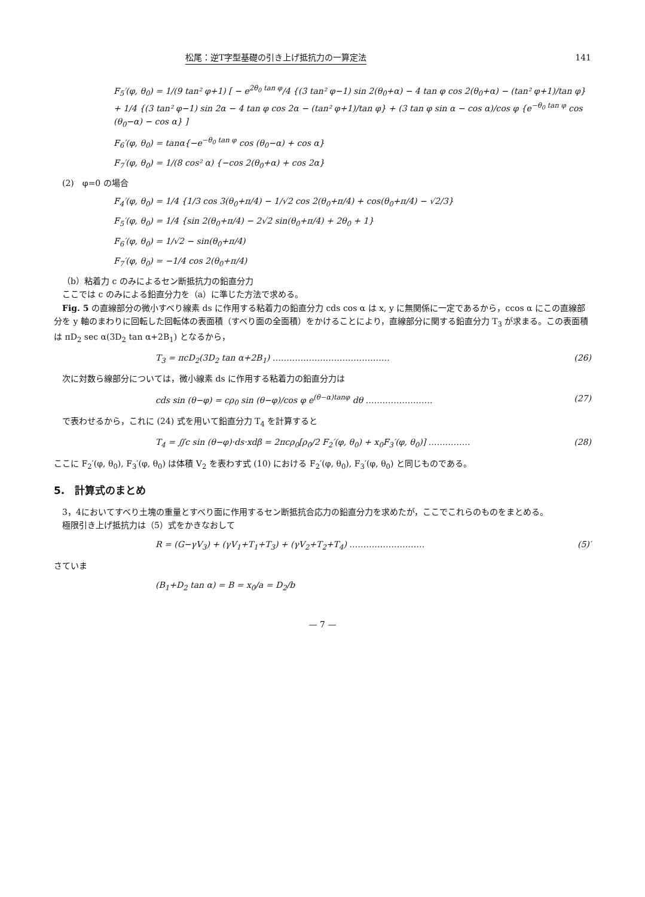松尾：逆T字型基礎の引き上げ抵抗力の一算定法 141
F<sub>5</sub>′(φ, θ<sub>0</sub>) = 1/(9 tan² φ+1) [ − e<sup>2θ<sub>0</sub> tan φ</sup>/4 {(3 tan² φ−1) sin 2(θ<sub>0</sub>+α) − 4 tan φ cos 2(θ<sub>0</sub>+α) − (tan² φ+1)/tan φ} + 1/4 {(3 tan² φ−1) sin 2α − 4 tan φ cos 2α − (tan² φ+1)/tan φ} + (3 tan φ sin α − cos α)/cos φ {e<sup>−θ<sub>0</sub> tan φ</sup> cos (θ<sub>0</sub>−α) − cos α} ]
F<sub>6</sub>′(φ, θ<sub>0</sub>) = tanα{−e<sup>−θ<sub>0</sub> tan φ</sup> cos (θ<sub>0</sub>−α) + cos α}
F<sub>7</sub>′(φ, θ<sub>0</sub>) = 1/(8 cos² α) {−cos 2(θ<sub>0</sub>+α) + cos 2α}
(2)　φ=0 の場合
F<sub>4</sub>′(φ, θ<sub>0</sub>) = 1/4 {1/3 cos 3(θ<sub>0</sub>+π/4) − 1/√2 cos 2(θ<sub>0</sub>+π/4) + cos(θ<sub>0</sub>+π/4) − √2/3}
F<sub>5</sub>′(φ, θ<sub>0</sub>) = 1/4 {sin 2(θ<sub>0</sub>+π/4) − 2√2 sin(θ<sub>0</sub>+π/4) + 2θ<sub>0</sub> + 1}
F<sub>6</sub>′(φ, θ<sub>0</sub>) = 1/√2 − sin(θ<sub>0</sub>+π/4)
F<sub>7</sub>′(φ, θ<sub>0</sub>) = −1/4 cos 2(θ<sub>0</sub>+π/4)
（b）粘着力 c のみによるセン断抵抗力の鉛直分力
ここでは c のみによる鉛直分力を（a）に準じた方法で求める。
Fig. 5 の直線部分の微小すべり線素 ds に作用する粘着力の鉛直分力 cds cos α は x, y に無関係に一定であるから，ccos α にこの直線部分を y 軸のまわりに回転した回転体の表面積（すべり面の全面積）をかけることにより，直線部分に関する鉛直分力 T<sub>3</sub> が求まる。この表面積は πD<sub>2</sub> sec α(3D<sub>2</sub> tan α+2B<sub>1</sub>) となるから，
T<sub>3</sub> = πcD<sub>2</sub>(3D<sub>2</sub> tan α+2B<sub>1</sub>) …………………………………… (26)
次に対数ら線部分については，微小線素 ds に作用する粘着力の鉛直分力は
cds sin (θ−φ) = cρ<sub>0</sub> sin (θ−φ)/cos φ e<sup>(θ−α)tanφ</sup> dθ …………………… (27)
で表わせるから，これに (24) 式を用いて鉛直分力 T<sub>4</sub> を計算すると
T<sub>4</sub> = ∬c sin (θ−φ)·ds·xdβ = 2πcρ<sub>0</sub>[ρ<sub>0</sub>/2 F<sub>2</sub>′(φ, θ<sub>0</sub>) + x<sub>0</sub>F<sub>3</sub>′(φ, θ<sub>0</sub>)] …………… (28)
ここに F<sub>2</sub>′(φ, θ<sub>0</sub>), F<sub>3</sub>′(φ, θ<sub>0</sub>) は体積 V<sub>2</sub> を表わす式 (10) における F<sub>2</sub>′(φ, θ<sub>0</sub>), F<sub>3</sub>′(φ, θ<sub>0</sub>) と同じものである。
5.　計算式のまとめ
3，4においてすべり土塊の重量とすべり面に作用するセン断抵抗合応力の鉛直分力を求めたが，ここでこれらのものをまとめる。
極限引き上げ抵抗力は（5）式をかきなおして
R = (G−γV<sub>3</sub>) + (γV<sub>1</sub>+T<sub>1</sub>+T<sub>3</sub>) + (γV<sub>2</sub>+T<sub>2</sub>+T<sub>4</sub>) ……………………… (5)′
さていま
(B<sub>1</sub>+D<sub>2</sub> tan α) = B = x<sub>0</sub>/a = D<sub>2</sub>/b
— 7 —